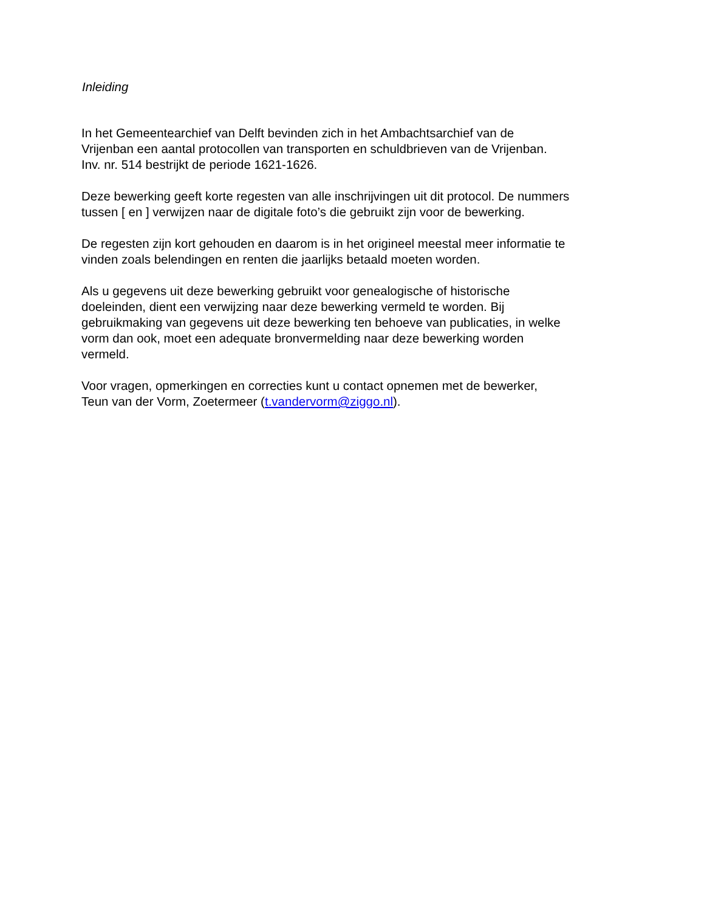Inleiding
In het Gemeentearchief van Delft bevinden zich in het Ambachtsarchief van de
Vrijenban een aantal protocollen van transporten en schuldbrieven van de Vrijenban.
Inv. nr. 514 bestrijkt de periode 1621-1626.
Deze bewerking geeft korte regesten van alle inschrijvingen uit dit protocol. De nummers
tussen [ en ] verwijzen naar de digitale foto’s die gebruikt zijn voor de bewerking.
De regesten zijn kort gehouden en daarom is in het origineel meestal meer informatie te
vinden zoals belendingen en renten die jaarlijks betaald moeten worden.
Als u gegevens uit deze bewerking gebruikt voor genealogische of historische
doeleinden, dient een verwijzing naar deze bewerking vermeld te worden. Bij
gebruikmaking van gegevens uit deze bewerking ten behoeve van publicaties, in welke
vorm dan ook, moet een adequate bronvermelding naar deze bewerking worden
vermeld.
Voor vragen, opmerkingen en correcties kunt u contact opnemen met de bewerker,
Teun van der Vorm, Zoetermeer (t.vandervorm@ziggo.nl).